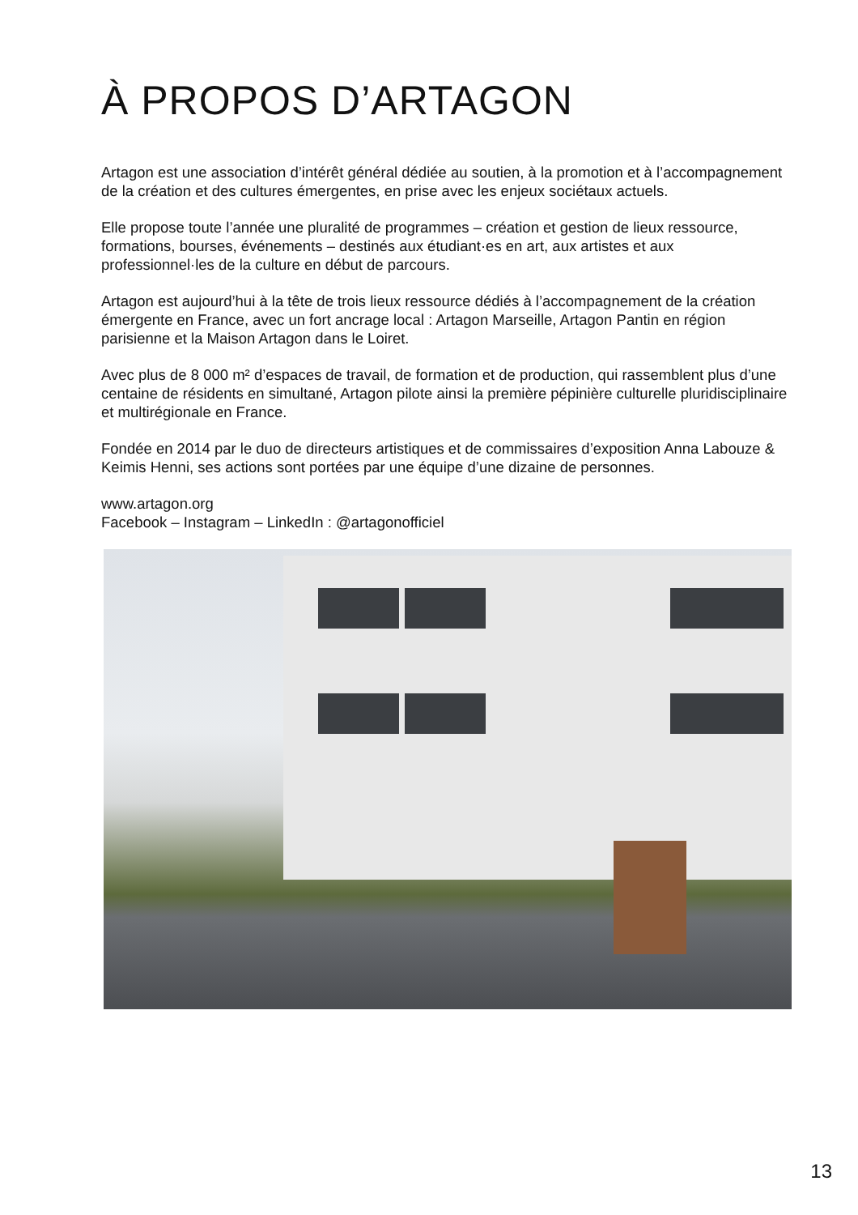À PROPOS D’ARTAGON
Artagon est une association d’intérêt général dédiée au soutien, à la promotion et à l’accompagnement de la création et des cultures émergentes, en prise avec les enjeux sociétaux actuels.
Elle propose toute l’année une pluralité de programmes – création et gestion de lieux ressource, formations, bourses, événements – destinés aux étudiant·es en art, aux artistes et aux professionnel·les de la culture en début de parcours.
Artagon est aujourd’hui à la tête de trois lieux ressource dédiés à l’accompagnement de la création émergente en France, avec un fort ancrage local : Artagon Marseille, Artagon Pantin en région parisienne et la Maison Artagon dans le Loiret.
Avec plus de 8 000 m² d’espaces de travail, de formation et de production, qui rassemblent plus d’une centaine de résidents en simultané, Artagon pilote ainsi la première pépinière culturelle pluridisciplinaire et multirégionale en France.
Fondée en 2014 par le duo de directeurs artistiques et de commissaires d’exposition Anna Labouze & Keimis Henni, ses actions sont portées par une équipe d’une dizaine de personnes.
www.artagon.org
Facebook – Instagram – LinkedIn : @artagonofficiel
13